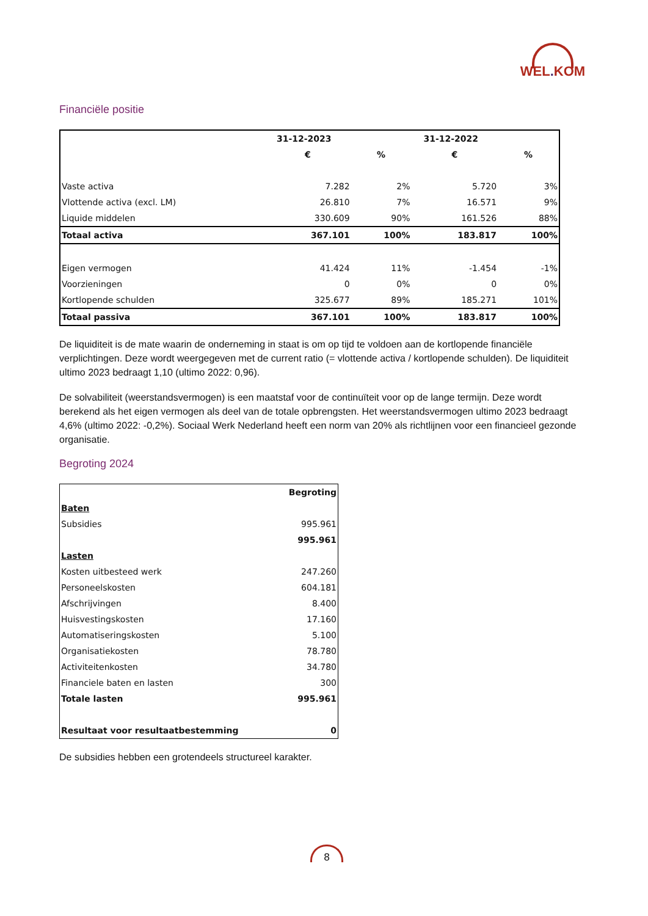WEL. KOM
Financiële positie
| | 31-12-2023 | | 31-12-2022 | |
| --- | --- | --- | --- | --- |
| | € | % | € | % |
| Vaste activa | 7.282 | 2% | 5.720 | 3% |
| Vlottende activa (excl. LM) | 26.810 | 7% | 16.571 | 9% |
| Liquide middelen | 330.609 | 90% | 161.526 | 88% |
| Totaal activa | 367.101 | 100% | 183.817 | 100% |
| Eigen vermogen | 41.424 | 11% | -1.454 | -1% |
| Voorzieningen | 0 | 0% | 0 | 0% |
| Kortlopende schulden | 325.677 | 89% | 185.271 | 101% |
| Totaal passiva | 367.101 | 100% | 183.817 | 100% |
De liquiditeit is de mate waarin de onderneming in staat is om op tijd te voldoen aan de kortlopende financiële verplichtingen. Deze wordt weergegeven met de current ratio (= vlottende activa / kortlopende schulden). De liquiditeit ultimo 2023 bedraagt 1,10 (ultimo 2022: 0,96).
De solvabiliteit (weerstandsvermogen) is een maatstaf voor de continuïteit voor op de lange termijn. Deze wordt berekend als het eigen vermogen als deel van de totale opbrengsten. Het weerstandsvermogen ultimo 2023 bedraagt 4,6% (ultimo 2022: -0,2%). Sociaal Werk Nederland heeft een norm van 20% als richtlijnen voor een financieel gezonde organisatie.
Begroting 2024
| | Begroting |
| Baten | |
| Subsidies | 995.961 |
| | 995.961 |
| Lasten | |
| Kosten uitbesteed werk | 247.260 |
| Personeelskosten | 604.181 |
| Afschrijvingen | 8.400 |
| Huisvestingskosten | 17.160 |
| Automatiseringskosten | 5.100 |
| Organisatiekosten | 78.780 |
| Activiteitenkosten | 34.780 |
| Financiele baten en lasten | 300 |
| Totale lasten | 995.961 |
| Resultaat voor resultaatbestemming | 0 |
De subsidies hebben een grotendeels structureel karakter.
8